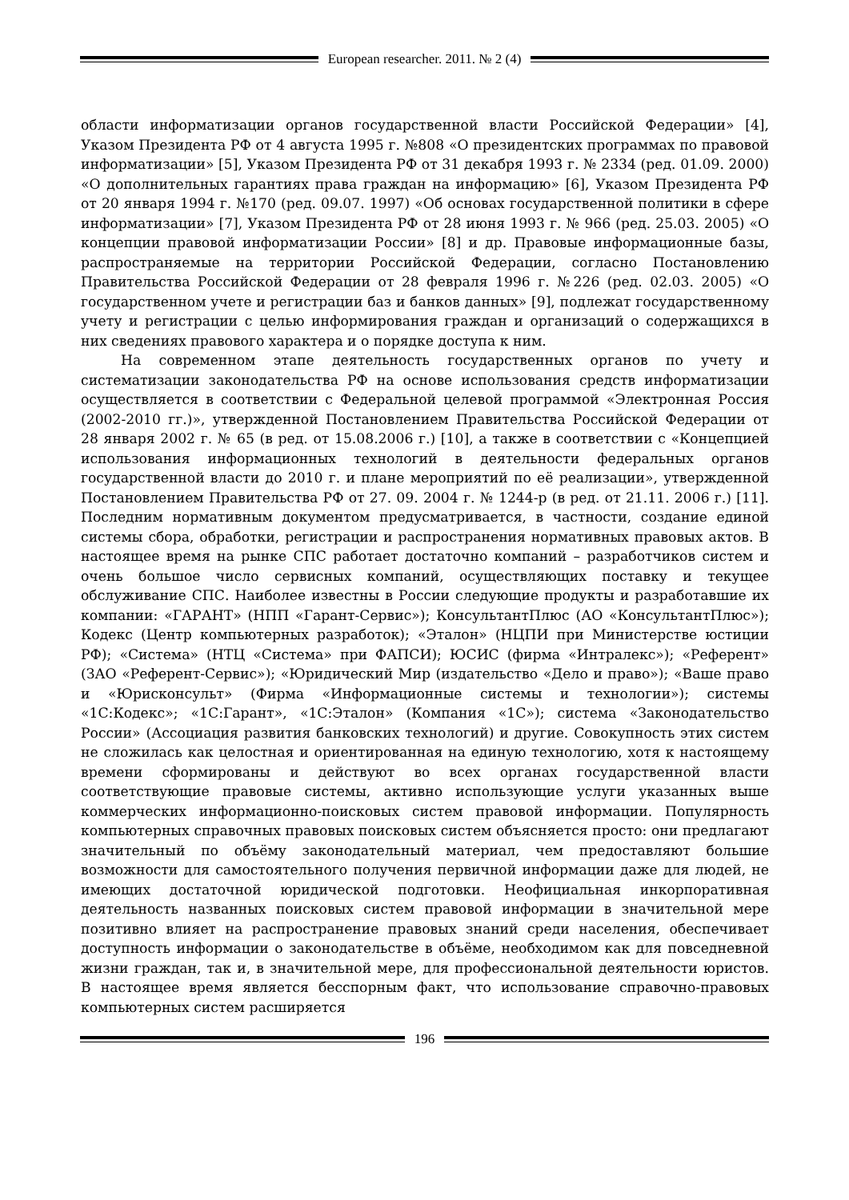European researcher. 2011. № 2 (4)
области информатизации органов государственной власти Российской Федерации» [4], Указом Президента РФ от 4 августа 1995 г. №808 «О президентских программах по правовой информатизации» [5], Указом Президента РФ от 31 декабря 1993 г. № 2334 (ред. 01.09. 2000) «О дополнительных гарантиях права граждан на информацию» [6], Указом Президента РФ от 20 января 1994 г. №170 (ред. 09.07. 1997) «Об основах государственной политики в сфере информатизации» [7], Указом Президента РФ от 28 июня 1993 г. № 966 (ред. 25.03. 2005) «О концепции правовой информатизации России» [8] и др. Правовые информационные базы, распространяемые на территории Российской Федерации, согласно Постановлению Правительства Российской Федерации от 28 февраля 1996 г. №226 (ред. 02.03. 2005) «О государственном учете и регистрации баз и банков данных» [9], подлежат государственному учету и регистрации с целью информирования граждан и организаций о содержащихся в них сведениях правового характера и о порядке доступа к ним.
На современном этапе деятельность государственных органов по учету и систематизации законодательства РФ на основе использования средств информатизации осуществляется в соответствии с Федеральной целевой программой «Электронная Россия (2002-2010 гг.)», утвержденной Постановлением Правительства Российской Федерации от 28 января 2002 г. № 65 (в ред. от 15.08.2006 г.) [10], а также в соответствии с «Концепцией использования информационных технологий в деятельности федеральных органов государственной власти до 2010 г. и плане мероприятий по её реализации», утвержденной Постановлением Правительства РФ от 27. 09. 2004 г. № 1244-р (в ред. от 21.11. 2006 г.) [11]. Последним нормативным документом предусматривается, в частности, создание единой системы сбора, обработки, регистрации и распространения нормативных правовых актов. В настоящее время на рынке СПС работает достаточно компаний – разработчиков систем и очень большое число сервисных компаний, осуществляющих поставку и текущее обслуживание СПС. Наиболее известны в России следующие продукты и разработавшие их компании: «ГАРАНТ» (НПП «Гарант-Сервис»); КонсультантПлюс (АО «КонсультантПлюс»); Кодекс (Центр компьютерных разработок); «Эталон» (НЦПИ при Министерстве юстиции РФ); «Система» (НТЦ «Система» при ФАПСИ); ЮСИС (фирма «Интралекс»); «Референт» (ЗАО «Референт-Сервис»); «Юридический Мир (издательство «Дело и право»); «Ваше право и «Юрисконсульт» (Фирма «Информационные системы и технологии»); системы «1С:Кодекс»; «1С:Гарант», «1С:Эталон» (Компания «1С»); система «Законодательство России» (Ассоциация развития банковских технологий) и другие. Совокупность этих систем не сложилась как целостная и ориентированная на единую технологию, хотя к настоящему времени сформированы и действуют во всех органах государственной власти соответствующие правовые системы, активно использующие услуги указанных выше коммерческих информационно-поисковых систем правовой информации. Популярность компьютерных справочных правовых поисковых систем объясняется просто: они предлагают значительный по объёму законодательный материал, чем предоставляют большие возможности для самостоятельного получения первичной информации даже для людей, не имеющих достаточной юридической подготовки. Неофициальная инкорпоративная деятельность названных поисковых систем правовой информации в значительной мере позитивно влияет на распространение правовых знаний среди населения, обеспечивает доступность информации о законодательстве в объёме, необходимом как для повседневной жизни граждан, так и, в значительной мере, для профессиональной деятельности юристов. В настоящее время является бесспорным факт, что использование справочно-правовых компьютерных систем расширяется
196